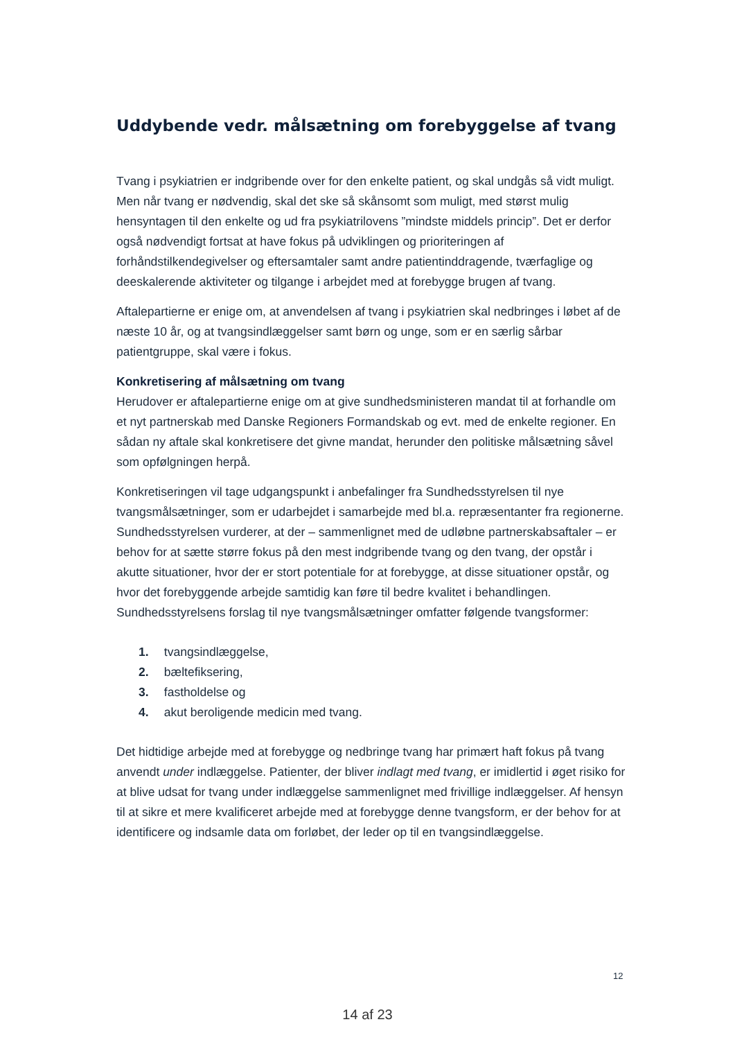Uddybende vedr. målsætning om forebyggelse af tvang
Tvang i psykiatrien er indgribende over for den enkelte patient, og skal undgås så vidt muligt. Men når tvang er nødvendig, skal det ske så skånsomt som muligt, med størst mulig hensyntagen til den enkelte og ud fra psykiatrilovens ”mindste middels princip”. Det er derfor også nødvendigt fortsat at have fokus på udviklingen og prioriteringen af forhåndstilkendegivelser og eftersamtaler samt andre patientinddragende, tværfaglige og deeskalerende aktiviteter og tilgange i arbejdet med at forebygge brugen af tvang.
Aftalepartierne er enige om, at anvendelsen af tvang i psykiatrien skal nedbringes i løbet af de næste 10 år, og at tvangsindlæggelser samt børn og unge, som er en særlig sårbar patientgruppe, skal være i fokus.
Konkretisering af målsætning om tvang
Herudover er aftalepartierne enige om at give sundhedsministeren mandat til at forhandle om et nyt partnerskab med Danske Regioners Formandskab og evt. med de enkelte regioner. En sådan ny aftale skal konkretisere det givne mandat, herunder den politiske målsætning såvel som opfølgningen herpå.
Konkretiseringen vil tage udgangspunkt i anbefalinger fra Sundhedsstyrelsen til nye tvangsmålsætninger, som er udarbejdet i samarbejde med bl.a. repræsentanter fra regionerne. Sundhedsstyrelsen vurderer, at der – sammenlignet med de udløbne partnerskabsaftaler – er behov for at sætte større fokus på den mest indgribende tvang og den tvang, der opstår i akutte situationer, hvor der er stort potentiale for at forebygge, at disse situationer opstår, og hvor det forebyggende arbejde samtidig kan føre til bedre kvalitet i behandlingen. Sundhedsstyrelsens forslag til nye tvangsmålsætninger omfatter følgende tvangsformer:
1. tvangsindlæggelse,
2. bæltefiksering,
3. fastholdelse og
4. akut beroligende medicin med tvang.
Det hidtidige arbejde med at forebygge og nedbringe tvang har primært haft fokus på tvang anvendt under indlæggelse. Patienter, der bliver indlagt med tvang, er imidlertid i øget risiko for at blive udsat for tvang under indlæggelse sammenlignet med frivillige indlæggelser. Af hensyn til at sikre et mere kvalificeret arbejde med at forebygge denne tvangsform, er der behov for at identificere og indsamle data om forløbet, der leder op til en tvangsindlæggelse.
12
14 af 23